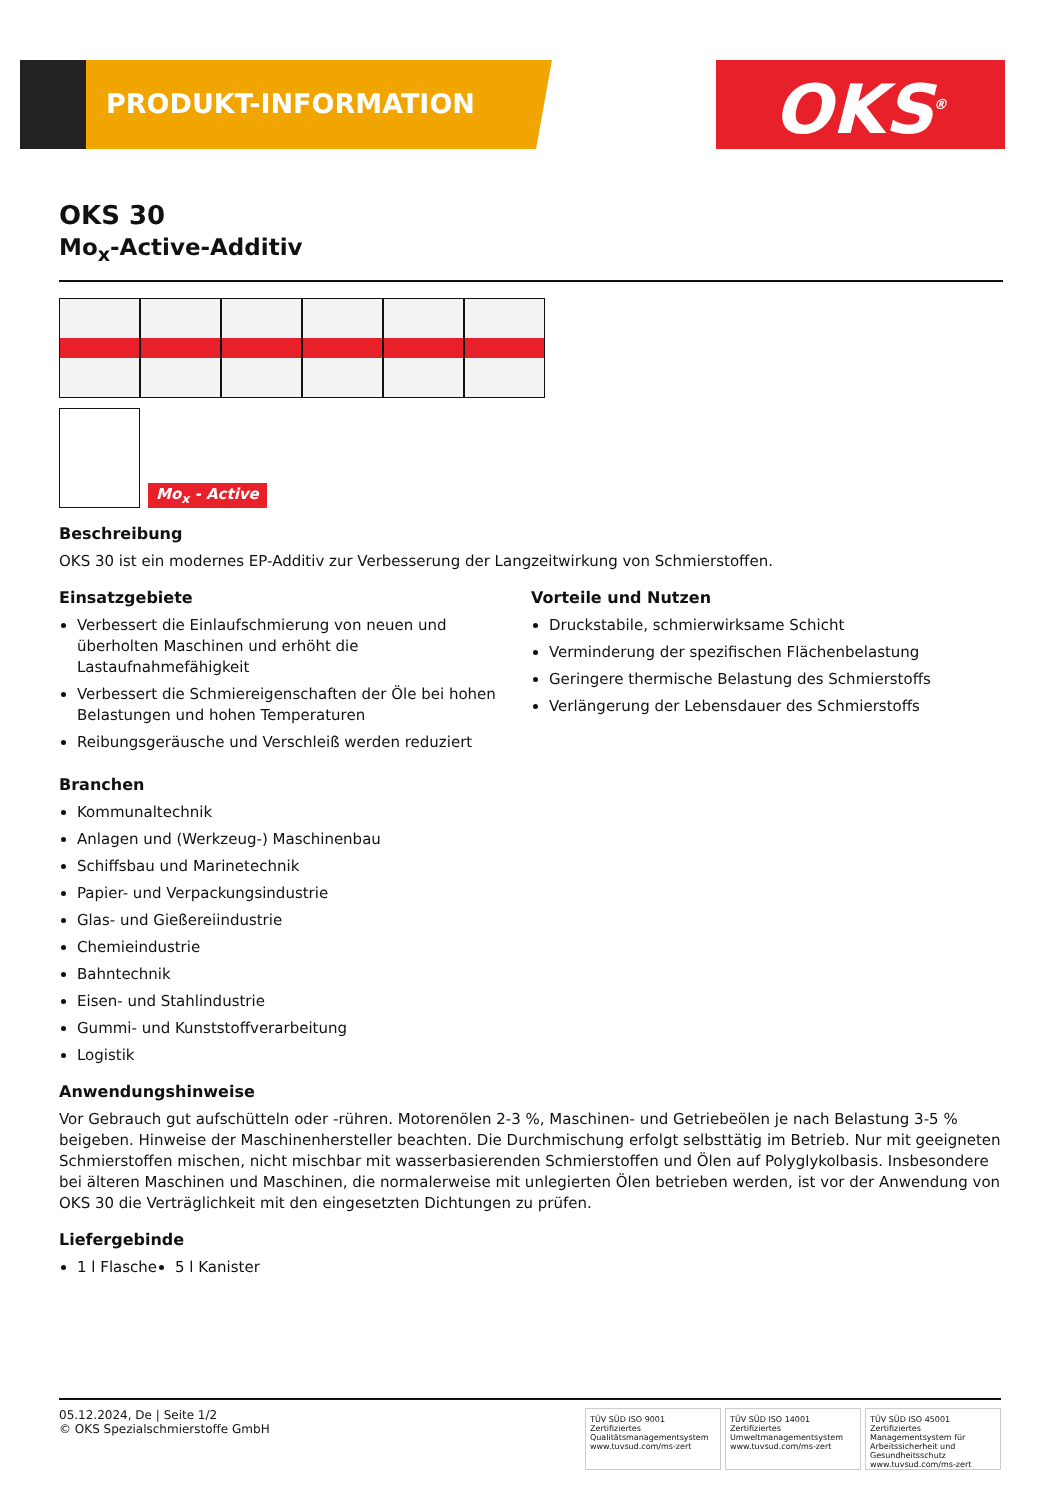PRODUKT-INFORMATION OKS<sup>®</sup>
OKS 30
Mo<sub>x</sub>-Active-Additiv
Mo<sub>x</sub> - Active
Beschreibung
OKS 30 ist ein modernes EP-Additiv zur Verbesserung der Langzeitwirkung von Schmierstoffen.
Einsatzgebiete
Verbessert die Einlaufschmierung von neuen und überholten Maschinen und erhöht die Lastaufnahmefähigkeit
Verbessert die Schmiereigenschaften der Öle bei hohen Belastungen und hohen Temperaturen
Reibungsgeräusche und Verschleiß werden reduziert
Vorteile und Nutzen
Druckstabile, schmierwirksame Schicht
Verminderung der spezifischen Flächenbelastung
Geringere thermische Belastung des Schmierstoffs
Verlängerung der Lebensdauer des Schmierstoffs
Branchen
Kommunaltechnik
Anlagen und (Werkzeug-) Maschinenbau
Schiffsbau und Marinetechnik
Papier- und Verpackungsindustrie
Glas- und Gießereiindustrie
Chemieindustrie
Bahntechnik
Eisen- und Stahlindustrie
Gummi- und Kunststoffverarbeitung
Logistik
Anwendungshinweise
Vor Gebrauch gut aufschütteln oder -rühren. Motorenölen 2-3 %, Maschinen- und Getriebeölen je nach Belastung 3-5 % beigeben. Hinweise der Maschinenhersteller beachten. Die Durchmischung erfolgt selbsttätig im Betrieb. Nur mit geeigneten Schmierstoffen mischen, nicht mischbar mit wasserbasierenden Schmierstoffen und Ölen auf Polyglykolbasis. Insbesondere bei älteren Maschinen und Maschinen, die normalerweise mit unlegierten Ölen betrieben werden, ist vor der Anwendung von OKS 30 die Verträglichkeit mit den eingesetzten Dichtungen zu prüfen.
Liefergebinde
1 l Flasche 5 l Kanister
05.12.2024, De | Seite 1/2
© OKS Spezialschmierstoffe GmbH
TÜV SÜD ISO 9001
Zertifiziertes Qualitätsmanagementsystem
www.tuvsud.com/ms-zert
TÜV SÜD ISO 14001
Zertifiziertes Umweltmanagementsystem
www.tuvsud.com/ms-zert
TÜV SÜD ISO 45001
Zertifiziertes Managementsystem für Arbeitssicherheit und Gesundheitsschutz
www.tuvsud.com/ms-zert